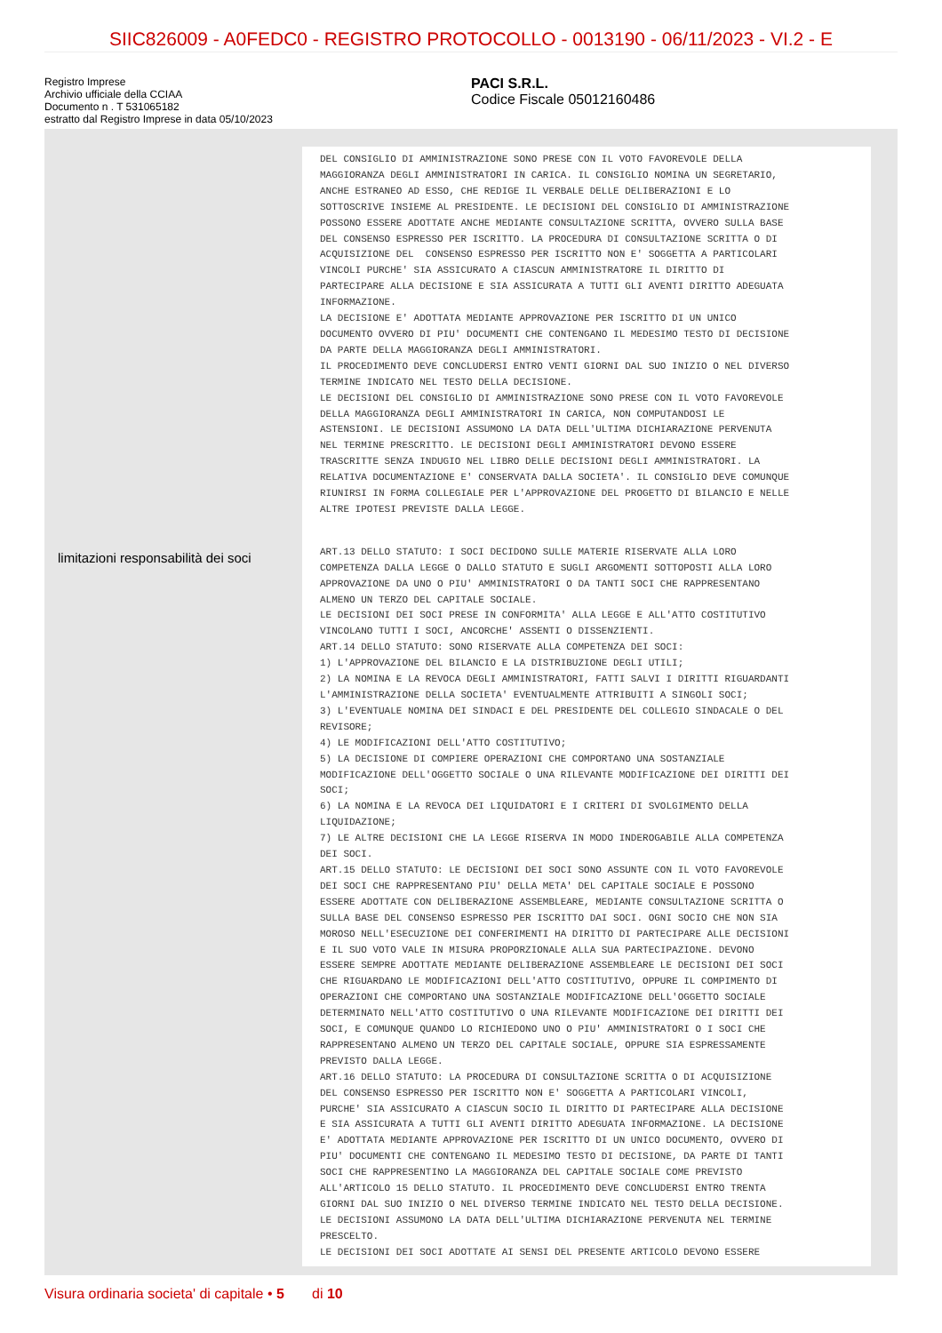SIIC826009 - A0FEDC0 - REGISTRO PROTOCOLLO - 0013190 - 06/11/2023 - VI.2 - E
Registro Imprese
Archivio ufficiale della CCIAA
Documento n . T 531065182
estratto dal Registro Imprese in data 05/10/2023
PACI S.R.L.
Codice Fiscale 05012160486
DEL CONSIGLIO DI AMMINISTRAZIONE SONO PRESE CON IL VOTO FAVOREVOLE DELLA
MAGGIORANZA DEGLI AMMINISTRATORI IN CARICA. IL CONSIGLIO NOMINA UN SEGRETARIO,
ANCHE ESTRANEO AD ESSO, CHE REDIGE IL VERBALE DELLE DELIBERAZIONI E LO
SOTTOSCRIVE INSIEME AL PRESIDENTE. LE DECISIONI DEL CONSIGLIO DI AMMINISTRAZIONE
POSSONO ESSERE ADOTTATE ANCHE MEDIANTE CONSULTAZIONE SCRITTA, OVVERO SULLA BASE
DEL CONSENSO ESPRESSO PER ISCRITTO. LA PROCEDURA DI CONSULTAZIONE SCRITTA O DI
ACQUISIZIONE DEL  CONSENSO ESPRESSO PER ISCRITTO NON E' SOGGETTA A PARTICOLARI
VINCOLI PURCHE' SIA ASSICURATO A CIASCUN AMMINISTRATORE IL DIRITTO DI
PARTECIPARE ALLA DECISIONE E SIA ASSICURATA A TUTTI GLI AVENTI DIRITTO ADEGUATA
INFORMAZIONE.
LA DECISIONE E' ADOTTATA MEDIANTE APPROVAZIONE PER ISCRITTO DI UN UNICO
DOCUMENTO OVVERO DI PIU' DOCUMENTI CHE CONTENGANO IL MEDESIMO TESTO DI DECISIONE
DA PARTE DELLA MAGGIORANZA DEGLI AMMINISTRATORI.
IL PROCEDIMENTO DEVE CONCLUDERSI ENTRO VENTI GIORNI DAL SUO INIZIO O NEL DIVERSO
TERMINE INDICATO NEL TESTO DELLA DECISIONE.
LE DECISIONI DEL CONSIGLIO DI AMMINISTRAZIONE SONO PRESE CON IL VOTO FAVOREVOLE
DELLA MAGGIORANZA DEGLI AMMINISTRATORI IN CARICA, NON COMPUTANDOSI LE
ASTENSIONI. LE DECISIONI ASSUMONO LA DATA DELL'ULTIMA DICHIARAZIONE PERVENUTA
NEL TERMINE PRESCRITTO. LE DECISIONI DEGLI AMMINISTRATORI DEVONO ESSERE
TRASCRITTE SENZA INDUGIO NEL LIBRO DELLE DECISIONI DEGLI AMMINISTRATORI. LA
RELATIVA DOCUMENTAZIONE E' CONSERVATA DALLA SOCIETA'. IL CONSIGLIO DEVE COMUNQUE
RIUNIRSI IN FORMA COLLEGIALE PER L'APPROVAZIONE DEL PROGETTO DI BILANCIO E NELLE
ALTRE IPOTESI PREVISTE DALLA LEGGE.
limitazioni responsabilità dei soci
ART.13 DELLO STATUTO: I SOCI DECIDONO SULLE MATERIE RISERVATE ALLA LORO
COMPETENZA DALLA LEGGE O DALLO STATUTO E SUGLI ARGOMENTI SOTTOPOSTI ALLA LORO
APPROVAZIONE DA UNO O PIU' AMMINISTRATORI O DA TANTI SOCI CHE RAPPRESENTANO
ALMENO UN TERZO DEL CAPITALE SOCIALE.
LE DECISIONI DEI SOCI PRESE IN CONFORMITA' ALLA LEGGE E ALL'ATTO COSTITUTIVO
VINCOLANO TUTTI I SOCI, ANCORCHE' ASSENTI O DISSENZIENTI.
ART.14 DELLO STATUTO: SONO RISERVATE ALLA COMPETENZA DEI SOCI:
1) L'APPROVAZIONE DEL BILANCIO E LA DISTRIBUZIONE DEGLI UTILI;
2) LA NOMINA E LA REVOCA DEGLI AMMINISTRATORI, FATTI SALVI I DIRITTI RIGUARDANTI
L'AMMINISTRAZIONE DELLA SOCIETA' EVENTUALMENTE ATTRIBUITI A SINGOLI SOCI;
3) L'EVENTUALE NOMINA DEI SINDACI E DEL PRESIDENTE DEL COLLEGIO SINDACALE O DEL
REVISORE;
4) LE MODIFICAZIONI DELL'ATTO COSTITUTIVO;
5) LA DECISIONE DI COMPIERE OPERAZIONI CHE COMPORTANO UNA SOSTANZIALE
MODIFICAZIONE DELL'OGGETTO SOCIALE O UNA RILEVANTE MODIFICAZIONE DEI DIRITTI DEI
SOCI;
6) LA NOMINA E LA REVOCA DEI LIQUIDATORI E I CRITERI DI SVOLGIMENTO DELLA
LIQUIDAZIONE;
7) LE ALTRE DECISIONI CHE LA LEGGE RISERVA IN MODO INDEROGABILE ALLA COMPETENZA
DEI SOCI.
ART.15 DELLO STATUTO: LE DECISIONI DEI SOCI SONO ASSUNTE CON IL VOTO FAVOREVOLE
DEI SOCI CHE RAPPRESENTANO PIU' DELLA META' DEL CAPITALE SOCIALE E POSSONO
ESSERE ADOTTATE CON DELIBERAZIONE ASSEMBLEARE, MEDIANTE CONSULTAZIONE SCRITTA O
SULLA BASE DEL CONSENSO ESPRESSO PER ISCRITTO DAI SOCI. OGNI SOCIO CHE NON SIA
MOROSO NELL'ESECUZIONE DEI CONFERIMENTI HA DIRITTO DI PARTECIPARE ALLE DECISIONI
E IL SUO VOTO VALE IN MISURA PROPORZIONALE ALLA SUA PARTECIPAZIONE. DEVONO
ESSERE SEMPRE ADOTTATE MEDIANTE DELIBERAZIONE ASSEMBLEARE LE DECISIONI DEI SOCI
CHE RIGUARDANO LE MODIFICAZIONI DELL'ATTO COSTITUTIVO, OPPURE IL COMPIMENTO DI
OPERAZIONI CHE COMPORTANO UNA SOSTANZIALE MODIFICAZIONE DELL'OGGETTO SOCIALE
DETERMINATO NELL'ATTO COSTITUTIVO O UNA RILEVANTE MODIFICAZIONE DEI DIRITTI DEI
SOCI, E COMUNQUE QUANDO LO RICHIEDONO UNO O PIU' AMMINISTRATORI O I SOCI CHE
RAPPRESENTANO ALMENO UN TERZO DEL CAPITALE SOCIALE, OPPURE SIA ESPRESSAMENTE
PREVISTO DALLA LEGGE.
ART.16 DELLO STATUTO: LA PROCEDURA DI CONSULTAZIONE SCRITTA O DI ACQUISIZIONE
DEL CONSENSO ESPRESSO PER ISCRITTO NON E' SOGGETTA A PARTICOLARI VINCOLI,
PURCHE' SIA ASSICURATO A CIASCUN SOCIO IL DIRITTO DI PARTECIPARE ALLA DECISIONE
E SIA ASSICURATA A TUTTI GLI AVENTI DIRITTO ADEGUATA INFORMAZIONE. LA DECISIONE
E' ADOTTATA MEDIANTE APPROVAZIONE PER ISCRITTO DI UN UNICO DOCUMENTO, OVVERO DI
PIU' DOCUMENTI CHE CONTENGANO IL MEDESIMO TESTO DI DECISIONE, DA PARTE DI TANTI
SOCI CHE RAPPRESENTINO LA MAGGIORANZA DEL CAPITALE SOCIALE COME PREVISTO
ALL'ARTICOLO 15 DELLO STATUTO. IL PROCEDIMENTO DEVE CONCLUDERSI ENTRO TRENTA
GIORNI DAL SUO INIZIO O NEL DIVERSO TERMINE INDICATO NEL TESTO DELLA DECISIONE.
LE DECISIONI ASSUMONO LA DATA DELL'ULTIMA DICHIARAZIONE PERVENUTA NEL TERMINE
PRESCELTO.
LE DECISIONI DEI SOCI ADOTTATE AI SENSI DEL PRESENTE ARTICOLO DEVONO ESSERE
Visura ordinaria societa' di capitale • 5 di 10